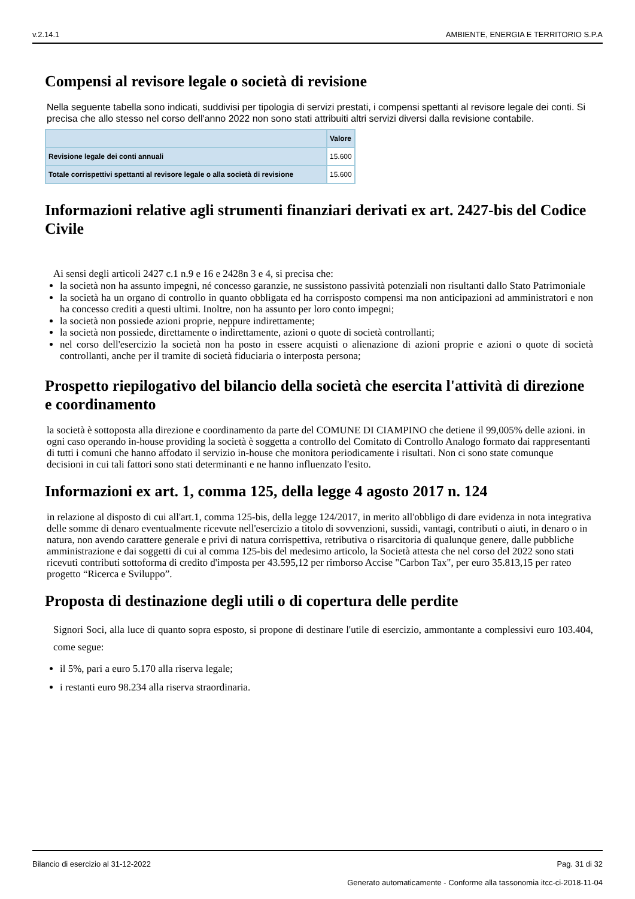v.2.14.1 AMBIENTE, ENERGIA E TERRITORIO S.P.A
Compensi al revisore legale o società di revisione
Nella seguente tabella sono indicati, suddivisi per tipologia di servizi prestati, i compensi spettanti al revisore legale dei conti. Si precisa che allo stesso nel corso dell'anno 2022 non sono stati attribuiti altri servizi diversi dalla revisione contabile.
| | Valore |
| --- | --- |
| Revisione legale dei conti annuali | 15.600 |
| Totale corrispettivi spettanti al revisore legale o alla società di revisione | 15.600 |
Informazioni relative agli strumenti finanziari derivati ex art. 2427-bis del Codice Civile
Ai sensi degli articoli 2427 c.1 n.9 e 16 e 2428n 3 e 4, si precisa che:
la società non ha assunto impegni, né concesso garanzie, ne sussistono passività potenziali non risultanti dallo Stato Patrimoniale
la società ha un organo di controllo in quanto obbligata ed ha corrisposto compensi ma non anticipazioni ad amministratori e non ha concesso crediti a questi ultimi. Inoltre, non ha assunto per loro conto impegni;
la società non possiede azioni proprie, neppure indirettamente;
la società non possiede, direttamente o indirettamente, azioni o quote di società controllanti;
nel corso dell'esercizio la società non ha posto in essere acquisti o alienazione di azioni proprie e azioni o quote di società controllanti, anche per il tramite di società fiduciaria o interposta persona;
Prospetto riepilogativo del bilancio della società che esercita l'attività di direzione e coordinamento
la società è sottoposta alla direzione e coordinamento da parte del COMUNE DI CIAMPINO che detiene il 99,005% delle azioni. in ogni caso operando in-house providing la società è soggetta a controllo del Comitato di Controllo Analogo formato dai rappresentanti di tutti i comuni che hanno affodato il servizio in-house che monitora periodicamente i risultati. Non ci sono state comunque decisioni in cui tali fattori sono stati determinanti e ne hanno influenzato l'esito.
Informazioni ex art. 1, comma 125, della legge 4 agosto 2017 n. 124
in relazione al disposto di cui all'art.1, comma 125-bis, della legge 124/2017, in merito all'obbligo di dare evidenza in nota integrativa delle somme di denaro eventualmente ricevute nell'esercizio a titolo di sovvenzioni, sussidi, vantagi, contributi o aiuti, in denaro o in natura, non avendo carattere generale e privi di natura corrispettiva, retributiva o risarcitoria di qualunque genere, dalle pubbliche amministrazione e dai soggetti di cui al comma 125-bis del medesimo articolo, la Società attesta che nel corso del 2022 sono stati ricevuti contributi sottoforma di credito d'imposta per 43.595,12 per rimborso Accise "Carbon Tax", per euro 35.813,15 per rateo progetto “Ricerca e Sviluppo”.
Proposta di destinazione degli utili o di copertura delle perdite
Signori Soci, alla luce di quanto sopra esposto, si propone di destinare l'utile di esercizio, ammontante a complessivi euro 103.404, come segue:
il 5%, pari a euro 5.170 alla riserva legale;
i restanti euro 98.234 alla riserva straordinaria.
Bilancio di esercizio al 31-12-2022 Pag. 31 di 32
Generato automaticamente - Conforme alla tassonomia itcc-ci-2018-11-04